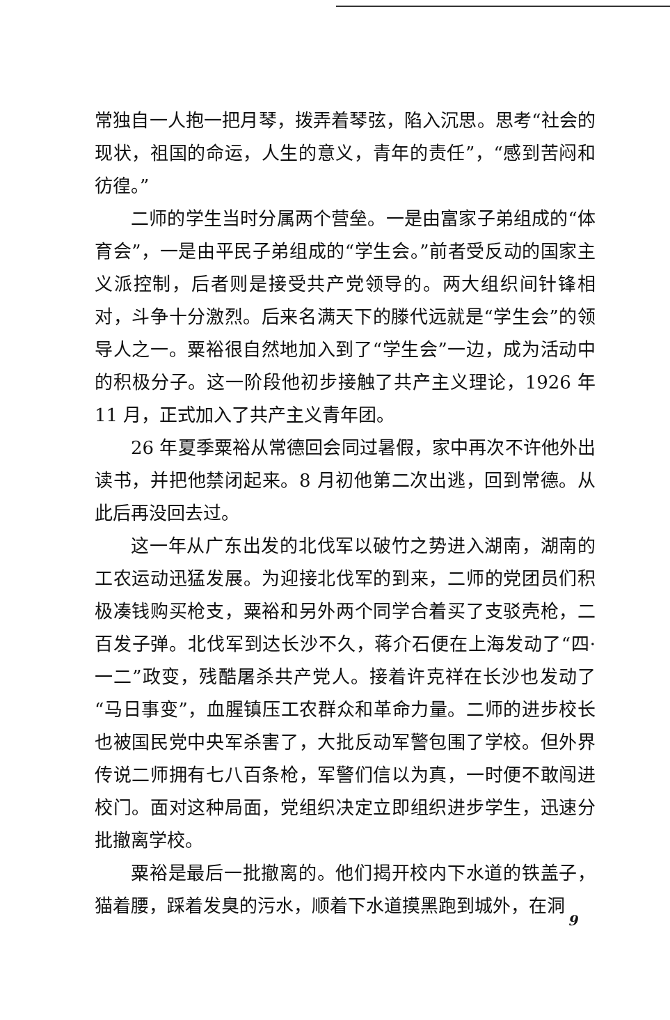常独自一人抱一把月琴，拨弄着琴弦，陷入沉思。思考“社会的现状，祖国的命运，人生的意义，青年的责任”，“感到苦闷和彷徨。”
二师的学生当时分属两个营垒。一是由富家子弟组成的“体育会”，一是由平民子弟组成的“学生会。”前者受反动的国家主义派控制，后者则是接受共产党领导的。两大组织间针锋相对，斗争十分激烈。后来名满天下的滕代远就是“学生会”的领导人之一。粟裕很自然地加入到了“学生会”一边，成为活动中的积极分子。这一阶段他初步接触了共产主义理论，1926 年 11 月，正式加入了共产主义青年团。
26 年夏季粟裕从常德回会同过暑假，家中再次不许他外出读书，并把他禁闭起来。8 月初他第二次出逃，回到常德。从此后再没回去过。
这一年从广东出发的北伐军以破竹之势进入湖南，湖南的工农运动迅猛发展。为迎接北伐军的到来，二师的党团员们积极凑钱购买枪支，粟裕和另外两个同学合着买了支驳壳枪，二百发子弹。北伐军到达长沙不久，蒋介石便在上海发动了“四·一二”政变，残酷屠杀共产党人。接着许克祥在长沙也发动了“马日事变”，血腥镇压工农群众和革命力量。二师的进步校长也被国民党中央军杀害了，大批反动军警包围了学校。但外界传说二师拥有七八百条枪，军警们信以为真，一时便不敢闯进校门。面对这种局面，党组织决定立即组织进步学生，迅速分批撤离学校。
粟裕是最后一批撤离的。他们揭开校内下水道的铁盖子，猫着腰，踩着发臭的污水，顺着下水道摸黑跑到城外，在洞
9